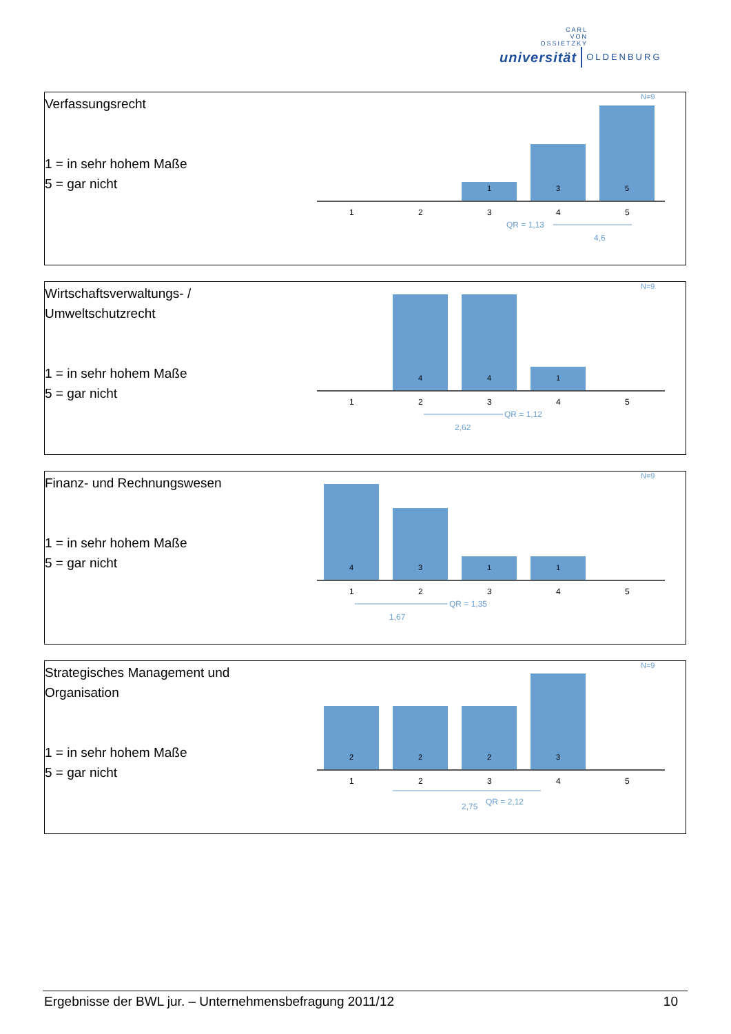CARL
VON
OSSIETZKY
universität OLDENBURG
Verfassungsrecht
1 = in sehr hohem Maße
5 = gar nicht
N=9
1
2
3
4
5
1
3
5
QR = 1,13
4,6
Wirtschaftsverwaltungs- /
Umweltschutzrecht
1 = in sehr hohem Maße
5 = gar nicht
N=9
1
2
3
4
5
4
4
1
QR = 1,12
2,62
Finanz- und Rechnungswesen
1 = in sehr hohem Maße
5 = gar nicht
N=9
1
2
3
4
5
4
3
1
1
QR = 1,35
1,67
Strategisches Management und
Organisation
1 = in sehr hohem Maße
5 = gar nicht
N=9
1
2
3
4
5
2
2
2
3
2,75
QR = 2,12
Ergebnisse der BWL jur. – Unternehmensbefragung 2011/12 10